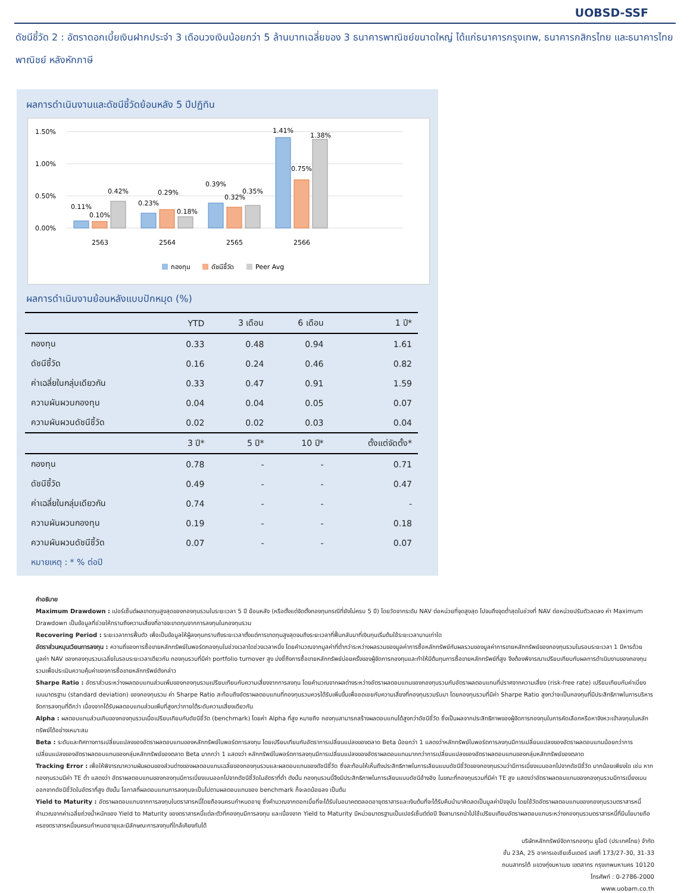UOBSD-SSF
ดัชนีชี้วัด 2 : อัตราดอกเบี้ยเงินฝากประจำ 3 เดือนวงเงินน้อยกว่า 5 ล้านบาทเฉลี่ยของ 3 ธนาคารพาณิชย์ขนาดใหญ่ ได้แก่ธนาคารกรุงเทพ, ธนาคารกสิกรไทย และธนาคารไทยพาณิชย์ หลังหักภาษี
ผลการดำเนินงานและดัชนีชี้วัดย้อนหลัง 5 ปีปฏิทิน
1.50%
1.00%
0.50%
0.00%
0.11%
0.10%
0.42%
0.23%
0.29%
0.18%
0.39%
0.32%
0.35%
1.41%
0.75%
1.38%
2563
2564
2565
2566
กองทุน
ดัชนีชี้วัด
Peer Avg
ผลการดำเนินงานย้อนหลังแบบปักหมุด (%)
| | YTD | 3 เดือน | 6 เดือน | 1 ปี* |
| --- | --- | --- | --- | --- |
| กองทุน | 0.33 | 0.48 | 0.94 | 1.61 |
| ดัชนีชี้วัด | 0.16 | 0.24 | 0.46 | 0.82 |
| ค่าเฉลี่ยในกลุ่มเดียวกัน | 0.33 | 0.47 | 0.91 | 1.59 |
| ความผันผวนกองทุน | 0.04 | 0.04 | 0.05 | 0.07 |
| ความผันผวนดัชนีชี้วัด | 0.02 | 0.02 | 0.03 | 0.04 |
| | 3 ปี* | 5 ปี* | 10 ปี* | ตั้งแต่จัดตั้ง* |
| กองทุน | 0.78 | - | - | 0.71 |
| ดัชนีชี้วัด | 0.49 | - | - | 0.47 |
| ค่าเฉลี่ยในกลุ่มเดียวกัน | 0.74 | - | - | - |
| ความผันผวนกองทุน | 0.19 | - | - | 0.18 |
| ความผันผวนดัชนีชี้วัด | 0.07 | - | - | 0.07 |
หมายเหตุ : * % ต่อปี
คำอธิบาย
Maximum Drawdown : เปอร์เซ็นต์ผลขาดทุนสูงสุดของกองทุนรวมในระยะเวลา 5 ปี ย้อนหลัง (หรือตั้งแต่จัดตั้งกองทุนกรณีที่ยังไม่ครบ 5 ปี) โดยวัดจากระดับ NAV ต่อหน่วยที่จุดสูงสุด ไปจนถึงจุดต่ำสุดในช่วงที่ NAV ต่อหน่วยปรับตัวลดลง ค่า Maximum Drawdown เป็นข้อมูลที่ช่วยให้ทราบถึงความเสี่ยงที่อาจจะขาดทุนจากการลงทุนในกองทุนรวม
Recovering Period : ระยะเวลาการฟื้นตัว เพื่อเป็นข้อมูลให้ผู้ลงทุนทราบถึงระยะเวลาตั้งแต่การขาดทุนสูงสุดจนถึงระยะเวลาที่ฟื้นกลับมาที่เงินทุนเริ่มต้นใช้ระยะเวลานานเท่าใด
อัตราส่วนหมุนเวียนการลงทุน : ความถี่ของการซื้อขายหลักทรัพย์ในพอร์ตกองทุนในช่วงเวลาใดช่วงเวลาหนึ่ง โดยคำนวณจากมูลค่าที่ต่ำกว่าระหว่างผลรวมของมูลค่าการซื้อหลักทรัพย์กับผลรวมของมูลค่าการขายหลักทรัพย์ของกองทุนรวมในรอบระยะเวลา 1 ปีหารด้วยมูลค่า NAV ของกองทุนรวมเฉลี่ยในรอบระยะเวลาเดียวกัน กองทุนรวมที่มีค่า portfolio turnover สูง บ่งชี้ถึงการซื้อขายหลักทรัพย์บ่อยครั้งของผู้จัดการกองทุนและทำให้มีต้นทุนการซื้อขายหลักทรัพย์ที่สูง จึงต้องพิจารณาเปรียบเทียบกับผลการดำเนินงานของกองทุนรวมเพื่อประเมินความคุ้มค่าของการซื้อขายหลักทรัพย์ดังกล่าว
Sharpe Ratio : อัตราส่วนระหว่างผลตอบแทนส่วนเพิ่มของกองทุนรวมเปรียบเทียบกับความเสี่ยงจากการลงทุน โดยคำนวณจากผลต่างระหว่างอัตราผลตอบแทนของกองทุนรวมกับอัตราผลตอบแทนที่ปราศจากความเสี่ยง (risk-free rate) เปรียบเทียบกับค่าเบี่ยงเบนมาตรฐาน (standard deviation) ของกองทุนรวม ค่า Sharpe Ratio สะท้อนถึงอัตราผลตอบแทนที่กองทุนรวมควรได้รับเพิ่มขึ้นเพื่อชดเชยกับความเสี่ยงที่กองทุนรวมรับมา โดยกองทุนรวมที่มีค่า Sharpe Ratio สูงกว่าจะเป็นกองทุนที่มีประสิทธิภาพในการบริหารจัดการลงทุนที่ดีกว่า เนื่องจากได้รับผลตอบแทนส่วนเพิ่มที่สูงกว่าภายใต้ระดับความเสี่ยงเดียวกัน
Alpha : ผลตอบแทนส่วนเกินของกองทุนรวมเมื่อเปรียบเทียบกับดัชนีชี้วัด (benchmark) โดยค่า Alpha ที่สูง หมายถึง กองทุนสามารถสร้างผลตอบแทนได้สูงกว่าดัชนีชี้วัด ซึ่งเป็นผลจากประสิทธิภาพของผู้จัดการกองทุนในการคัดเลือกหรือหาจังหวะเข้าลงทุนในหลักทรัพย์ได้อย่างเหมาะสม
Beta : ระดับและทิศทางการเปลี่ยนแปลงของอัตราผลตอบแทนของหลักทรัพย์ในพอร์ตการลงทุน โดยเปรียบเทียบกับอัตราการเปลี่ยนแปลงของตลาด Beta น้อยกว่า 1 แสดงว่าหลักทรัพย์ในพอร์ตการลงทุนมีการเปลี่ยนแปลงของอัตราผลตอบแทนน้อยกว่าการเปลี่ยนแปลงของอัตราผลตอบแทนของกลุ่มหลักทรัพย์ของตลาด Beta มากกว่า 1 แสดงว่า หลักทรัพย์ในพอร์ตการลงทุนมีการเปลี่ยนแปลงของอัตราผลตอบแทนมากกว่าการเปลี่ยนแปลงของอัตราผลตอบแทนของกลุ่มหลักทรัพย์ของตลาด
Tracking Error : เพื่อให้พิจารณาความผันผวนของส่วนต่างของผลตอบแทนเฉลี่ยของกองทุนรวมและผลตอบแทนของดัชนีชี้วัด ซึ่งสะท้อนให้เห็นถึงประสิทธิภาพในการเลียนแบบดัชนีชี้วัดของกองทุนรวมว่ามีการเบี่ยงเบนออกไปจากดัชนีชี้วัด มากน้อยเพียงใด เช่น หากกองทุนรวมมีค่า TE ต่ำ แสดงว่า อัตราผลตอบแทนของกองทุนมีการเบี่ยงเบนออกไปจากดัชนีชี้วัดในอัตราที่ต่ำ ดังนั้น กองทุนรวมนี้จึงมีประสิทธิภาพในการเลียนแบบดัชนีอ้างอิง ในขณะที่กองทุนรวมที่มีค่า TE สูง แสดงว่าอัตราผลตอบแทนของกองทุนรวมมีการเบี่ยงเบนออกจากดัชนีชี้วัดในอัตราที่สูง ดังนั้น โอกาสที่ผลตอบแทนการลงทุนจะเป็นไปตามผลตอบแทนของ benchmark ก็จะลดน้อยลง เป็นต้น
Yield to Maturity : อัตราผลตอบแทนจากการลงทุนในตราสารหนี้โดยถือจนครบกำหนดอายุ ซึ่งคำนวณจากดอกเบี้ยที่จะได้รับในอนาคตตลอดอายุตราสารและเงินต้นที่จะได้รับคืนนำมาคิดลดเป็นมูลค่าปัจจุบัน โดยใช้วัดอัตราผลตอบแทนของกองทุนรวมตราสารหนี้ คำนวณจากค่าเฉลี่ยถ่วงน้ำหนักของ Yield to Maturity ของตราสารหนี้แต่ละตัวที่กองทุนมีการลงทุน และเนื่องจาก Yield to Maturity มีหน่วยมาตรฐานเป็นเปอร์เซ็นต์ต่อปี จึงสามารถนำไปใช้เปรียบเทียบอัตราผลตอบแทนระหว่างกองทุนรวมตราสารหนี้ที่มีนโยบายถือครองตราสารหนี้จนครบกำหนดอายุและมีลักษณะการลงทุนที่ใกล้เคียงกันได้
บริษัทหลักทรัพย์จัดการกองทุน ยูโอบี (ประเทศไทย) จำกัด
ชั้น 23A, 25 อาคารเอเชียเซ็นเตอร์ เลขที่ 173/27-30, 31-33
ถนนสาทรใต้ แขวงทุ่งมหาเมฆ เขตสาทร กรุงเทพมหานคร 10120
โทรศัพท์ : 0-2786-2000
www.uobam.co.th